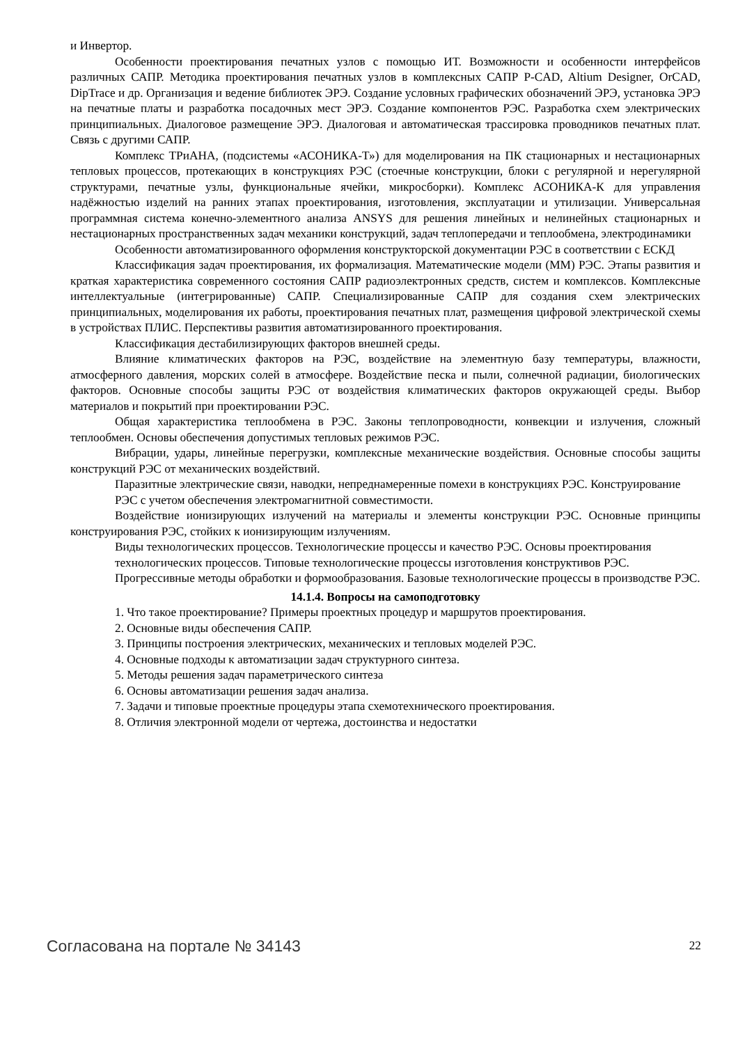и Инвертор.
Особенности проектирования печатных узлов с помощью ИТ. Возможности и особенности интерфейсов различных САПР. Методика проектирования печатных узлов в комплексных САПР P-CAD, Altium Designer, OrCAD, DipTrace и др. Организация и ведение библиотек ЭРЭ. Создание условных графических обозначений ЭРЭ, установка ЭРЭ на печатные платы и разработка посадочных мест ЭРЭ. Создание компонентов РЭС. Разработка схем электрических принципиальных. Диалоговое размещение ЭРЭ. Диалоговая и автоматическая трассировка проводников печатных плат. Связь с другими САПР.
Комплекс ТРиАНА, (подсистемы «АСОНИКА-Т») для моделирования на ПК стационарных и нестационарных тепловых процессов, протекающих в конструкциях РЭС (стоечные конструкции, блоки с регулярной и нерегулярной структурами, печатные узлы, функциональные ячейки, микросборки). Комплекс АСОНИКА-К для управления надёжностью изделий на ранних этапах проектирования, изготовления, эксплуатации и утилизации. Универсальная программная система конечно-элементного анализа ANSYS для решения линейных и нелинейных стационарных и нестационарных пространственных задач механики конструкций, задач теплопередачи и теплообмена, электродинамики
Особенности автоматизированного оформления конструкторской документации РЭС в соответствии с ЕСКД
Классификация задач проектирования, их формализация. Математические модели (ММ) РЭС. Этапы развития и краткая характеристика современного состояния САПР радиоэлектронных средств, систем и комплексов. Комплексные интеллектуальные (интегрированные) САПР. Специализированные САПР для создания схем электрических принципиальных, моделирования их работы, проектирования печатных плат, размещения цифровой электрической схемы в устройствах ПЛИС. Перспективы развития автоматизированного проектирования.
Классификация дестабилизирующих факторов внешней среды.
Влияние климатических факторов на РЭС, воздействие на элементную базу температуры, влажности, атмосферного давления, морских солей в атмосфере. Воздействие песка и пыли, солнечной радиации, биологических факторов. Основные способы защиты РЭС от воздействия климатических факторов окружающей среды. Выбор материалов и покрытий при проектировании РЭС.
Общая характеристика теплообмена в РЭС. Законы теплопроводности, конвекции и излучения, сложный теплообмен. Основы обеспечения допустимых тепловых режимов РЭС.
Вибрации, удары, линейные перегрузки, комплексные механические воздействия. Основные способы защиты конструкций РЭС от механических воздействий.
Паразитные электрические связи, наводки, непреднамеренные помехи в конструкциях РЭС. Конструирование
РЭС с учетом обеспечения электромагнитной совместимости.
Воздействие ионизирующих излучений на материалы и элементы конструкции РЭС. Основные принципы конструирования РЭС, стойких к ионизирующим излучениям.
Виды технологических процессов. Технологические процессы и качество РЭС. Основы проектирования
технологических процессов. Типовые технологические процессы изготовления конструктивов РЭС.
Прогрессивные методы обработки и формообразования. Базовые технологические процессы в производстве РЭС.
14.1.4. Вопросы на самоподготовку
1. Что такое проектирование? Примеры проектных процедур и маршрутов проектирования.
2. Основные виды обеспечения САПР.
3. Принципы построения электрических, механических и тепловых моделей РЭС.
4. Основные подходы к автоматизации задач структурного синтеза.
5. Методы решения задач параметрического синтеза
6. Основы автоматизации решения задач анализа.
7. Задачи и типовые проектные процедуры этапа схемотехнического проектирования.
8. Отличия электронной модели от чертежа, достоинства и недостатки
Согласована на портале № 34143 22